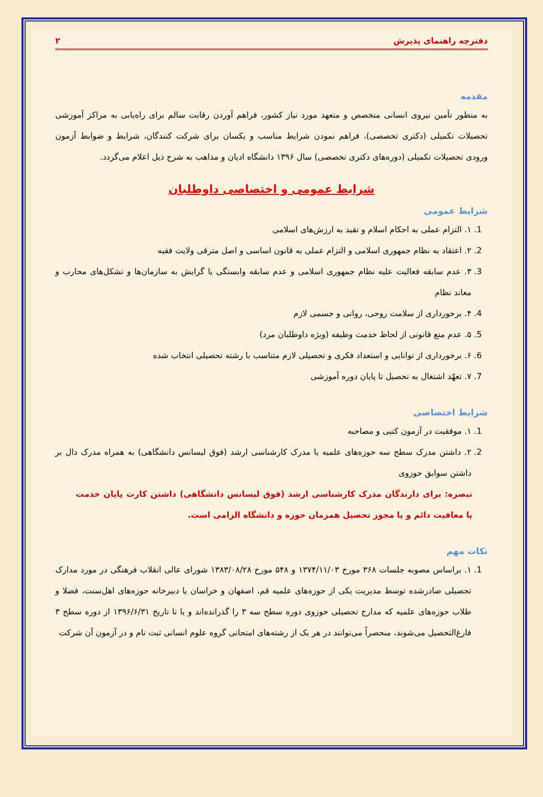دفترچه راهنمای پذیرش ۲
مقدمه
به منظور تأمین نیروی انسانی متخصص و متعهد مورد نیاز کشور، فراهم آوردن رقابت سالم برای راه‌یابی به مراکز آموزشی تحصیلات تکمیلی (دکتری تخصصی)، فراهم نمودن شرایط مناسب و یکسان برای شرکت کنندگان، شرایط و ضوابط آزمون ورودی تحصیلات تکمیلی (دوره‌های دکتری تخصصی) سال ۱۳۹۶ دانشگاه ادیان و مذاهب به شرح ذیل اعلام می‌گردد.
شرایط عمومی و اختصاصی داوطلبان
شرایط عمومی
1. ۱. التزام عملی به احکام اسلام و تقید به ارزش‌های اسلامی
2. ۲. اعتقاد به نظام جمهوری اسلامی و التزام عملی به قانون اساسی و اصل مترقی ولایت فقیه
3. ۳. عدم سابقه فعالیت علیه نظام جمهوری اسلامی و عدم سابقه وابستگی یا گرایش به سازمان‌ها و تشکل‌های محارب و معاند نظام
4. ۴. برخورداری از سلامت روحی، روانی و جسمی لازم
5. ۵. عدم منع قانونی از لحاظ خدمت وظیفه (ویژه داوطلبان مرد)
6. ۶. برخورداری از توانایی و استعداد فکری و تحصیلی لازم متناسب با رشته تحصیلی انتخاب شده
7. ۷. تعهّد اشتغال به تحصیل تا پایان دوره آموزشی
شرایط اختصاصی
1. ۱. موفقیت در آزمون کتبی و مصاحبه
2. ۲. داشتن مدرک سطح سه حوزه‌های علمیه یا مدرک کارشناسی ارشد (فوق لیسانس دانشگاهی) به همراه مدرک دال بر داشتن سوابق حوزوی
تبصره: برای دارندگان مدرک کارشناسی ارشد (فوق لیسانس دانشگاهی) داشتن کارت پایان خدمت یا معافیت دائم و یا مجوز تحصیل همزمان حوزه و دانشگاه الزامی است.
نکات مهم
1. ۱. براساس مصوبه جلسات ۳۶۸ مورخ ۱۳۷۴/۱۱/۰۳ و ۵۴۸ مورخ ۱۳۸۳/۰۸/۲۸ شورای عالی انقلاب فرهنگی در مورد مدارک تحصیلی صادرشده توسط مدیریت یکی از حوزه‌های علمیه قم، اصفهان و خراسان یا دبیرخانه حوزه‌های اهل‌سنت، فضلا و طلاب حوزه‌های علمیه که مدارج تحصیلی حوزوی دوره سطح سه ۳ را گذرانده‌اند و یا تا تاریخ ۱۳۹۶/۶/۳۱ از دوره سطح ۳ فارغ‌التحصیل می‌شوند، منحصراً می‌توانند در هر یک از رشته‌های امتحانی گروه علوم انسانی ثبت نام و در آزمون آن شرکت